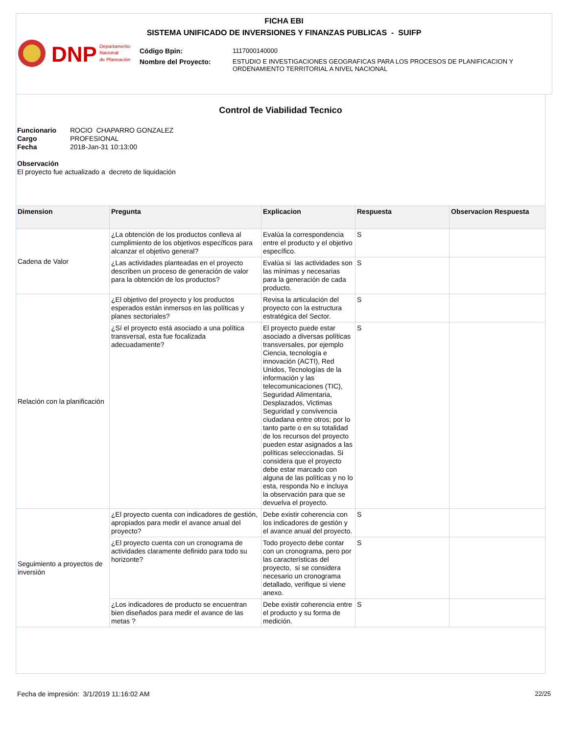FICHA EBI
SISTEMA UNIFICADO DE INVERSIONES Y FINANZAS PUBLICAS - SUIFP
DNP
Departamento
Nacional
de Planeación
| Código Bpin: | 1117000140000 |
| Nombre del Proyecto: | ESTUDIO E INVESTIGACIONES GEOGRAFICAS PARA LOS PROCESOS DE PLANIFICACION Y ORDENAMIENTO TERRITORIAL A NIVEL NACIONAL |
Control de Viabilidad Tecnico
Funcionario ROCIO CHAPARRO GONZALEZ
Cargo PROFESIONAL
Fecha 2018-Jan-31 10:13:00
Observación
El proyecto fue actualizado a decreto de liquidación
| Dimension | Pregunta | Explicacion | Respuesta | Observacion Respuesta |
| --- | --- | --- | --- | --- |
| Cadena de Valor | ¿La obtención de los productos conlleva al cumplimiento de los objetivos específicos para alcanzar el objetivo general? | Evalúa la correspondencia entre el producto y el objetivo específico. | S | |
| | ¿Las actividades planteadas en el proyecto describen un proceso de generación de valor para la obtención de los productos? | Evalúa si las actividades son las mínimas y necesarias para la generación de cada producto. | S | |
| Relación con la planificación | ¿El objetivo del proyecto y los productos esperados están inmersos en las políticas y planes sectoriales? | Revisa la articulación del proyecto con la estructura estratégica del Sector. | S | |
| | ¿Sí el proyecto está asociado a una política transversal, esta fue focalizada adecuadamente? | El proyecto puede estar asociado a diversas políticas transversales, por ejemplo Ciencia, tecnología e innovación (ACTI), Red Unidos, Tecnologías de la información y las telecomunicaciones (TIC), Seguridad Alimentaria, Desplazados, Victimas Seguridad y convivencia ciudadana entre otros; por lo tanto parte o en su totalidad de los recursos del proyecto pueden estar asignados a las políticas seleccionadas. Si considera que el proyecto debe estar marcado con alguna de las políticas y no lo esta, responda No e incluya la observación para que se devuelva el proyecto. | S | |
| Seguimiento a proyectos de inversión | ¿El proyecto cuenta con indicadores de gestión, apropiados para medir el avance anual del proyecto? | Debe existir coherencia con los indicadores de gestión y el avance anual del proyecto. | S | |
| | ¿El proyecto cuenta con un cronograma de actividades claramente definido para todo su horizonte? | Todo proyecto debe contar con un cronograma, pero por las características del proyecto, si se considera necesario un cronograma detallado, verifique si viene anexo. | S | |
| | ¿Los indicadores de producto se encuentran bien diseñados para medir el avance de las metas ? | Debe existir coherencia entre el producto y su forma de medición. | S | |
Fecha de impresión: 3/1/2019 11:16:02 AM 22/25